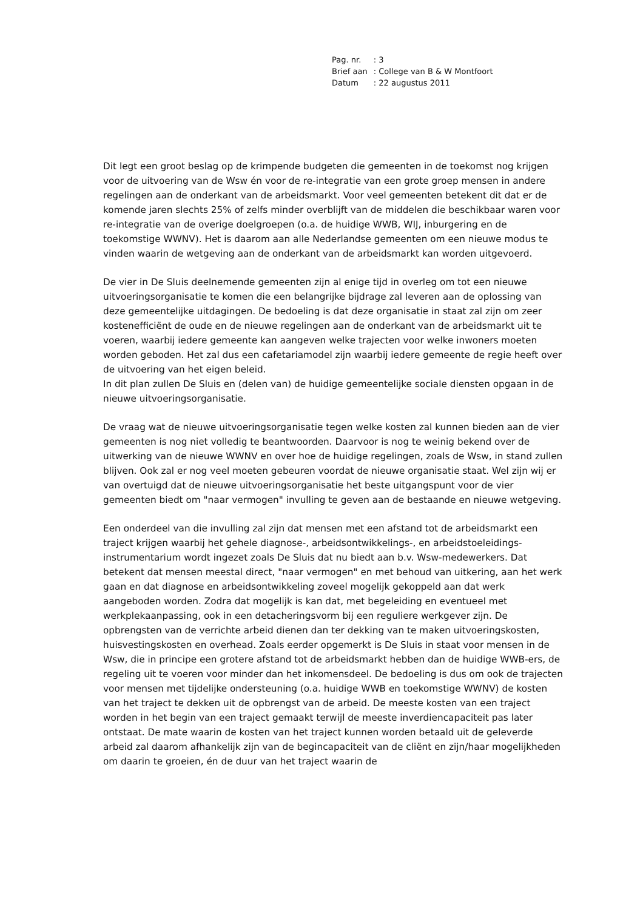| Pag. nr. | : 3 |
| Brief aan | : College van B & W Montfoort |
| Datum | : 22 augustus 2011 |
Dit legt een groot beslag op de krimpende budgeten die gemeenten in de toekomst nog krijgen voor de uitvoering van de Wsw én voor de re-integratie van een grote groep mensen in andere regelingen aan de onderkant van de arbeidsmarkt. Voor veel gemeenten betekent dit dat er de komende jaren slechts 25% of zelfs minder overblijft van de middelen die beschikbaar waren voor re-integratie van de overige doelgroepen (o.a. de huidige WWB, WIJ, inburgering en de toekomstige WWNV). Het is daarom aan alle Nederlandse gemeenten om een nieuwe modus te vinden waarin de wetgeving aan de onderkant van de arbeidsmarkt kan worden uitgevoerd.
De vier in De Sluis deelnemende gemeenten zijn al enige tijd in overleg om tot een nieuwe uitvoeringsorganisatie te komen die een belangrijke bijdrage zal leveren aan de oplossing van deze gemeentelijke uitdagingen. De bedoeling is dat deze organisatie in staat zal zijn om zeer kostenefficiënt de oude en de nieuwe regelingen aan de onderkant van de arbeidsmarkt uit te voeren, waarbij iedere gemeente kan aangeven welke trajecten voor welke inwoners moeten worden geboden. Het zal dus een cafetariamodel zijn waarbij iedere gemeente de regie heeft over de uitvoering van het eigen beleid.
In dit plan zullen De Sluis en (delen van) de huidige gemeentelijke sociale diensten opgaan in de nieuwe uitvoeringsorganisatie.
De vraag wat de nieuwe uitvoeringsorganisatie tegen welke kosten zal kunnen bieden aan de vier gemeenten is nog niet volledig te beantwoorden. Daarvoor is nog te weinig bekend over de uitwerking van de nieuwe WWNV en over hoe de huidige regelingen, zoals de Wsw, in stand zullen blijven. Ook zal er nog veel moeten gebeuren voordat de nieuwe organisatie staat. Wel zijn wij er van overtuigd dat de nieuwe uitvoeringsorganisatie het beste uitgangspunt voor de vier gemeenten biedt om "naar vermogen" invulling te geven aan de bestaande en nieuwe wetgeving.
Een onderdeel van die invulling zal zijn dat mensen met een afstand tot de arbeidsmarkt een traject krijgen waarbij het gehele diagnose-, arbeidsontwikkelings-, en arbeidstoeleidings-instrumentarium wordt ingezet zoals De Sluis dat nu biedt aan b.v. Wsw-medewerkers. Dat betekent dat mensen meestal direct, "naar vermogen" en met behoud van uitkering, aan het werk gaan en dat diagnose en arbeidsontwikkeling zoveel mogelijk gekoppeld aan dat werk aangeboden worden. Zodra dat mogelijk is kan dat, met begeleiding en eventueel met werkplekaanpassing, ook in een detacheringsvorm bij een reguliere werkgever zijn. De opbrengsten van de verrichte arbeid dienen dan ter dekking van te maken uitvoeringskosten, huisvestingskosten en overhead. Zoals eerder opgemerkt is De Sluis in staat voor mensen in de Wsw, die in principe een grotere afstand tot de arbeidsmarkt hebben dan de huidige WWB-ers, de regeling uit te voeren voor minder dan het inkomensdeel. De bedoeling is dus om ook de trajecten voor mensen met tijdelijke ondersteuning (o.a. huidige WWB en toekomstige WWNV) de kosten van het traject te dekken uit de opbrengst van de arbeid. De meeste kosten van een traject worden in het begin van een traject gemaakt terwijl de meeste inverdiencapaciteit pas later ontstaat. De mate waarin de kosten van het traject kunnen worden betaald uit de geleverde arbeid zal daarom afhankelijk zijn van de begincapaciteit van de cliënt en zijn/haar mogelijkheden om daarin te groeien, én de duur van het traject waarin de